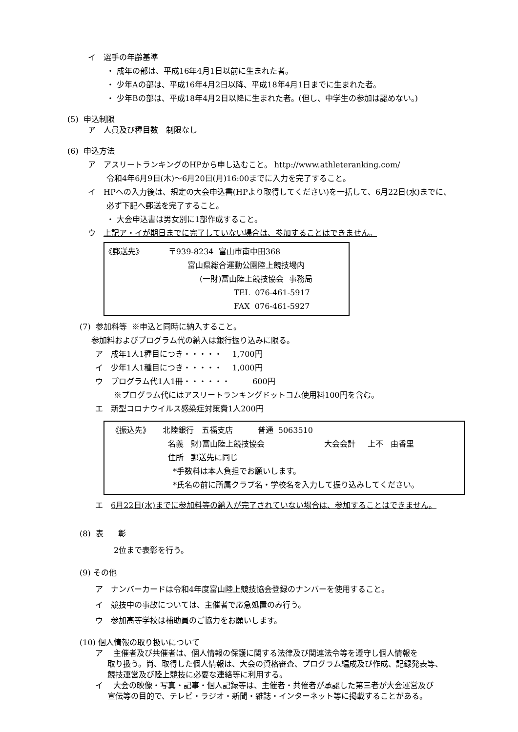イ　選手の年齢基準
・ 成年の部は、平成16年4月1日以前に生まれた者。
・ 少年Aの部は、平成16年4月2日以降、平成18年4月1日までに生まれた者。
・ 少年Bの部は、平成18年4月2日以降に生まれた者。(但し、中学生の参加は認めない。)
(5) 申込制限
ア　人員及び種目数　制限なし
(6) 申込方法
ア　アスリートランキングのHPから申し込むこと。 http://www.athleteranking.com/
令和4年6月9日(木)～6月20日(月)16:00までに入力を完了すること。
イ　HPへの入力後は、規定の大会申込書(HPより取得してください)を一括して、6月22日(水)までに、
必ず下記へ郵送を完了すること。
・ 大会申込書は男女別に1部作成すること。
ウ　上記ア・イが期日までに完了していない場合は、参加することはできません。
《郵送先》 〒939-8234 富山市南中田368
富山県総合運動公園陸上競技場内
(一財)富山陸上競技協会 事務局
TEL 076-461-5917
FAX 076-461-5927
(7) 参加料等 ※申込と同時に納入すること。
参加料およびプログラム代の納入は銀行振り込みに限る。
ア　成年1人1種目につき・・・・・ 1,700円
イ　少年1人1種目につき・・・・・ 1,000円
ウ　プログラム代1人1冊・・・・・・ 600円
※プログラム代にはアスリートランキングドットコム使用料100円を含む。
エ　新型コロナウイルス感染症対策費1人200円
《振込先》 北陸銀行 五福支店 普通 5063510
名義 財)富山陸上競技協会 大会会計 上不 由香里
住所 郵送先に同じ
*手数料は本人負担でお願いします。
*氏名の前に所属クラブ名・学校名を入力して振り込みしてください。
エ　6月22日(水)までに参加料等の納入が完了されていない場合は、参加することはできません。
(8) 表 彰
2位まで表彰を行う。
(9) その他
ア　ナンバーカードは令和4年度富山陸上競技協会登録のナンバーを使用すること。
イ　競技中の事故については、主催者で応急処置のみ行う。
ウ　参加高等学校は補助員のご協力をお願いします。
(10) 個人情報の取り扱いについて
ア　 主催者及び共催者は、個人情報の保護に関する法律及び関連法令等を遵守し個人情報を
取り扱う。尚、取得した個人情報は、大会の資格審査、プログラム編成及び作成、記録発表等、
競技運営及び陸上競技に必要な連絡等に利用する。
イ　 大会の映像・写真・記事・個人記録等は、主催者・共催者が承認した第三者が大会運営及び
宣伝等の目的で、テレビ・ラジオ・新聞・雑誌・インターネット等に掲載することがある。